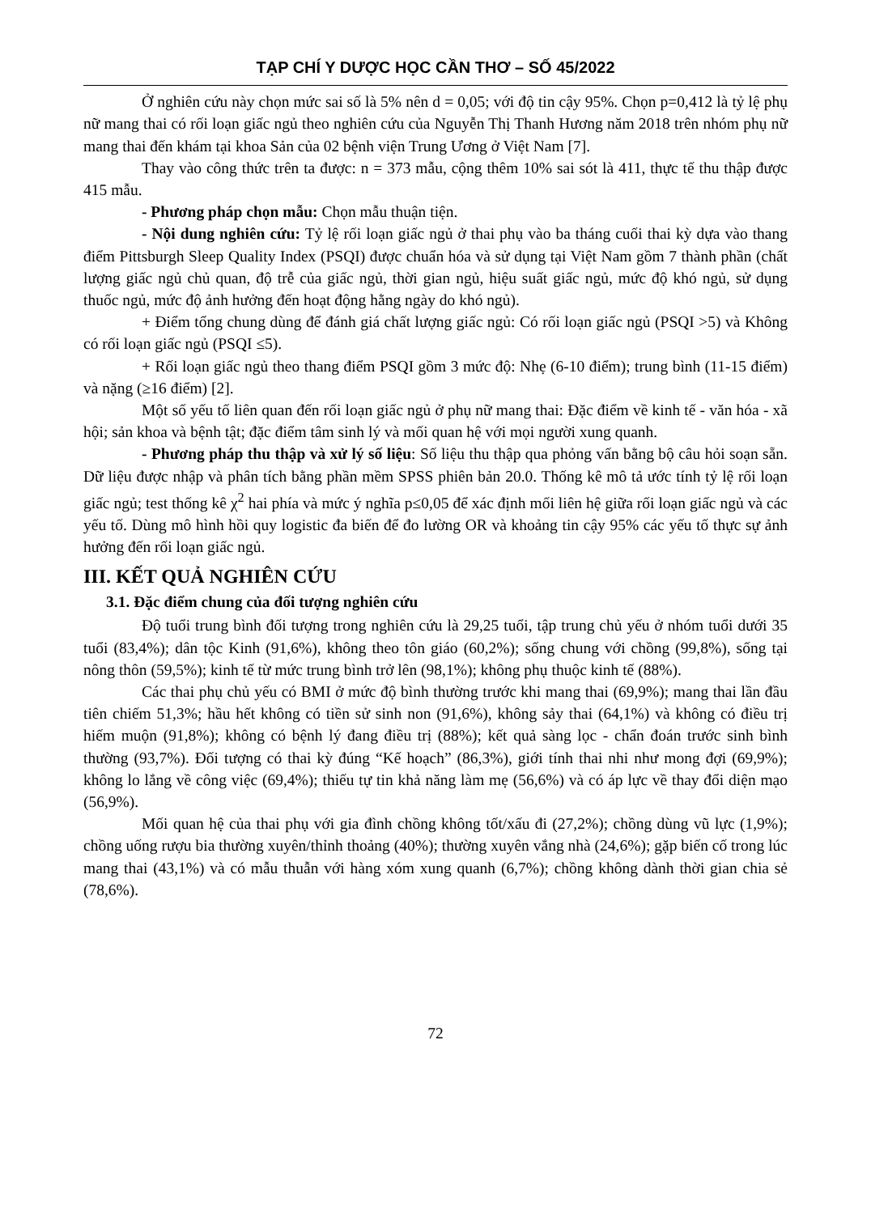TẠP CHÍ Y DƯỢC HỌC CẦN THƠ – SỐ 45/2022
Ở nghiên cứu này chọn mức sai số là 5% nên d = 0,05; với độ tin cậy 95%. Chọn p=0,412 là tỷ lệ phụ nữ mang thai có rối loạn giấc ngủ theo nghiên cứu của Nguyễn Thị Thanh Hương năm 2018 trên nhóm phụ nữ mang thai đến khám tại khoa Sản của 02 bệnh viện Trung Ương ở Việt Nam [7].
Thay vào công thức trên ta được: n = 373 mẫu, cộng thêm 10% sai sót là 411, thực tế thu thập được 415 mẫu.
- Phương pháp chọn mẫu: Chọn mẫu thuận tiện.
- Nội dung nghiên cứu: Tỷ lệ rối loạn giấc ngủ ở thai phụ vào ba tháng cuối thai kỳ dựa vào thang điểm Pittsburgh Sleep Quality Index (PSQI) được chuẩn hóa và sử dụng tại Việt Nam gồm 7 thành phần (chất lượng giấc ngủ chủ quan, độ trễ của giấc ngủ, thời gian ngủ, hiệu suất giấc ngủ, mức độ khó ngủ, sử dụng thuốc ngủ, mức độ ảnh hưởng đến hoạt động hằng ngày do khó ngủ).
+ Điểm tổng chung dùng để đánh giá chất lượng giấc ngủ: Có rối loạn giấc ngủ (PSQI >5) và Không có rối loạn giấc ngủ (PSQI ≤5).
+ Rối loạn giấc ngủ theo thang điểm PSQI gồm 3 mức độ: Nhẹ (6-10 điểm); trung bình (11-15 điểm) và nặng (≥16 điểm) [2].
Một số yếu tố liên quan đến rối loạn giấc ngủ ở phụ nữ mang thai: Đặc điểm về kinh tế - văn hóa - xã hội; sản khoa và bệnh tật; đặc điểm tâm sinh lý và mối quan hệ với mọi người xung quanh.
- Phương pháp thu thập và xử lý số liệu: Số liệu thu thập qua phỏng vấn bằng bộ câu hỏi soạn sẵn. Dữ liệu được nhập và phân tích bằng phần mềm SPSS phiên bản 20.0. Thống kê mô tả ước tính tỷ lệ rối loạn giấc ngủ; test thống kê χ<sup>2</sup> hai phía và mức ý nghĩa p≤0,05 để xác định mối liên hệ giữa rối loạn giấc ngủ và các yếu tố. Dùng mô hình hồi quy logistic đa biến để đo lường OR và khoảng tin cậy 95% các yếu tố thực sự ảnh hưởng đến rối loạn giấc ngủ.
III. KẾT QUẢ NGHIÊN CỨU
3.1. Đặc điểm chung của đối tượng nghiên cứu
Độ tuổi trung bình đối tượng trong nghiên cứu là 29,25 tuổi, tập trung chủ yếu ở nhóm tuổi dưới 35 tuổi (83,4%); dân tộc Kinh (91,6%), không theo tôn giáo (60,2%); sống chung với chồng (99,8%), sống tại nông thôn (59,5%); kinh tế từ mức trung bình trở lên (98,1%); không phụ thuộc kinh tế (88%).
Các thai phụ chủ yếu có BMI ở mức độ bình thường trước khi mang thai (69,9%); mang thai lần đầu tiên chiếm 51,3%; hầu hết không có tiền sử sinh non (91,6%), không sảy thai (64,1%) và không có điều trị hiếm muộn (91,8%); không có bệnh lý đang điều trị (88%); kết quả sàng lọc - chẩn đoán trước sinh bình thường (93,7%). Đối tượng có thai kỳ đúng “Kế hoạch” (86,3%), giới tính thai nhi như mong đợi (69,9%); không lo lắng về công việc (69,4%); thiếu tự tin khả năng làm mẹ (56,6%) và có áp lực về thay đổi diện mạo (56,9%).
Mối quan hệ của thai phụ với gia đình chồng không tốt/xấu đi (27,2%); chồng dùng vũ lực (1,9%); chồng uống rượu bia thường xuyên/thỉnh thoảng (40%); thường xuyên vắng nhà (24,6%); gặp biến cố trong lúc mang thai (43,1%) và có mẫu thuẫn với hàng xóm xung quanh (6,7%); chồng không dành thời gian chia sẻ (78,6%).
72